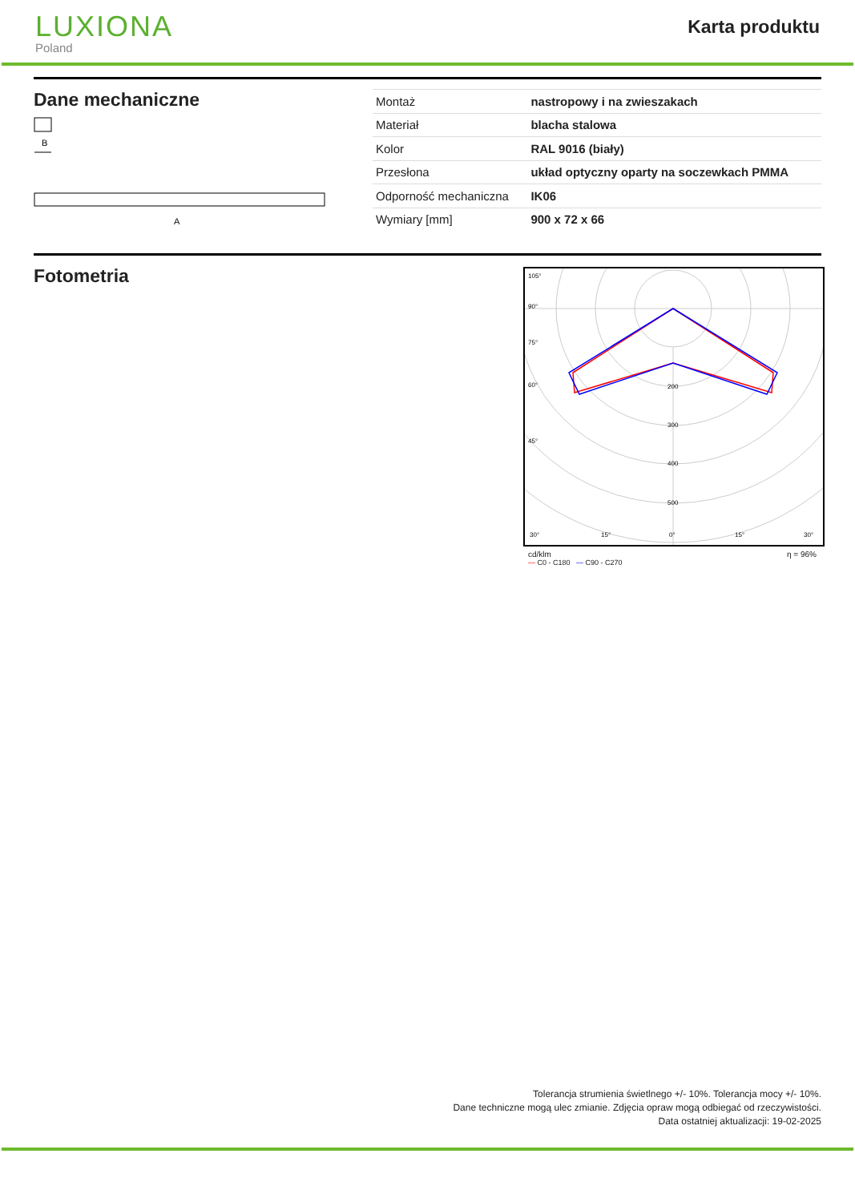LUXIONA
Poland
Karta produktu
Dane mechaniczne
B
A
| Montaż | nastropowy i na zwieszakach |
| Materiał | blacha stalowa |
| Kolor | RAL 9016 (biały) |
| Przesłona | układ optyczny oparty na soczewkach PMMA |
| Odporność mechaniczna | IK06 |
| Wymiary [mm] | 900 x 72 x 66 |
Fotometria
105°
90°
75°
60°
45°
30°
15°
0°
15°
30°
200
300
400
500
cd/klm η = 96%
— C0 - C180 — C90 - C270
Tolerancja strumienia świetlnego +/- 10%. Tolerancja mocy +/- 10%.
Dane techniczne mogą ulec zmianie. Zdjęcia opraw mogą odbiegać od rzeczywistości.
Data ostatniej aktualizacji: 19-02-2025